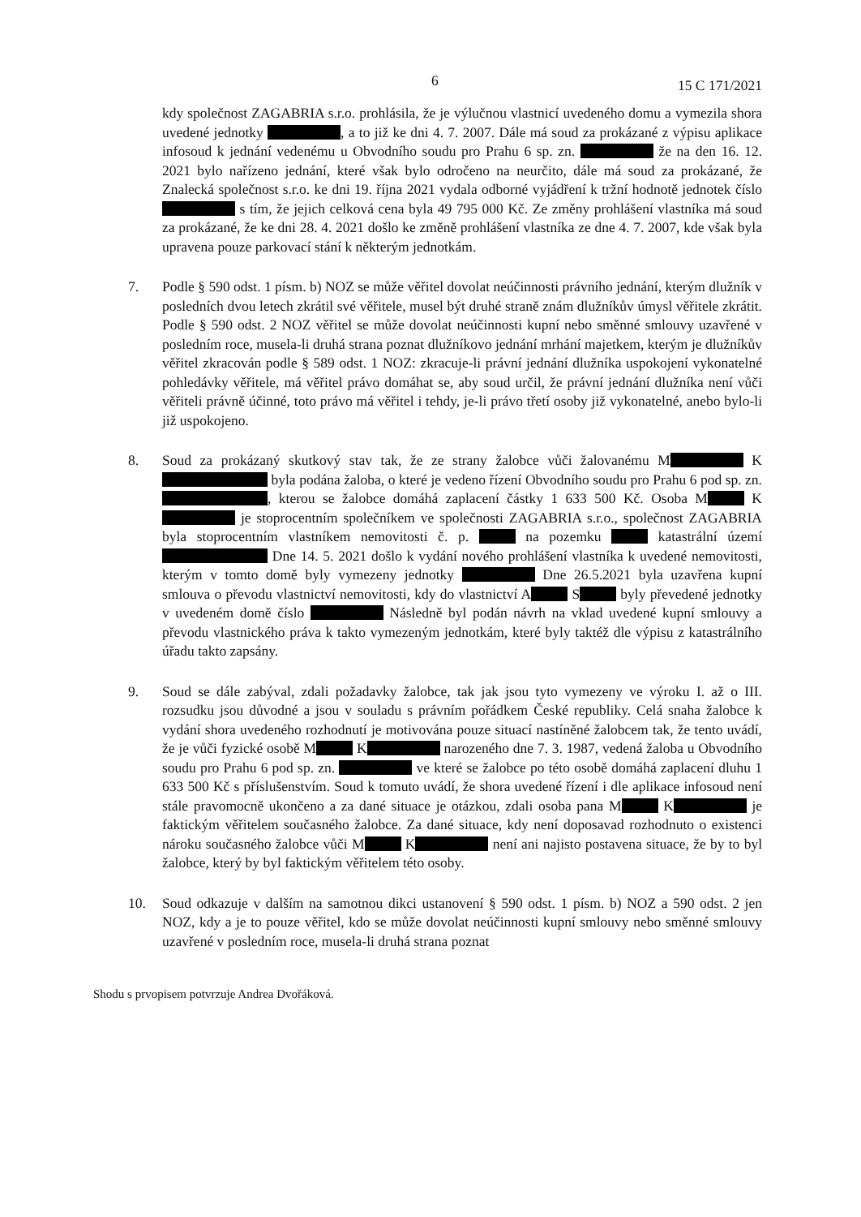6 15 C 171/2021
kdy společnost ZAGABRIA s.r.o. prohlásila, že je výlučnou vlastnicí uvedeného domu a vymezila shora uvedené jednotky , a to již ke dni 4. 7. 2007. Dále má soud za prokázané z výpisu aplikace infosoud k jednání vedenému u Obvodního soudu pro Prahu 6 sp. zn. že na den 16. 12. 2021 bylo nařízeno jednání, které však bylo odročeno na neurčito, dále má soud za prokázané, že Znalecká společnost s.r.o. ke dni 19. října 2021 vydala odborné vyjádření k tržní hodnotě jednotek číslo s tím, že jejich celková cena byla 49 795 000 Kč. Ze změny prohlášení vlastníka má soud za prokázané, že ke dni 28. 4. 2021 došlo ke změně prohlášení vlastníka ze dne 4. 7. 2007, kde však byla upravena pouze parkovací stání k některým jednotkám.
7. Podle § 590 odst. 1 písm. b) NOZ se může věřitel dovolat neúčinnosti právního jednání, kterým dlužník v posledních dvou letech zkrátil své věřitele, musel být druhé straně znám dlužníkův úmysl věřitele zkrátit. Podle § 590 odst. 2 NOZ věřitel se může dovolat neúčinnosti kupní nebo směnné smlouvy uzavřené v posledním roce, musela-li druhá strana poznat dlužníkovo jednání mrhání majetkem, kterým je dlužníkův věřitel zkracován podle § 589 odst. 1 NOZ: zkracuje-li právní jednání dlužníka uspokojení vykonatelné pohledávky věřitele, má věřitel právo domáhat se, aby soud určil, že právní jednání dlužníka není vůči věřiteli právně účinné, toto právo má věřitel i tehdy, je-li právo třetí osoby již vykonatelné, anebo bylo-li již uspokojeno.
8. Soud za prokázaný skutkový stav tak, že ze strany žalobce vůči žalovanému M K byla podána žaloba, o které je vedeno řízení Obvodního soudu pro Prahu 6 pod sp. zn. , kterou se žalobce domáhá zaplacení částky 1 633 500 Kč. Osoba M K je stoprocentním společníkem ve společnosti ZAGABRIA s.r.o., společnost ZAGABRIA byla stoprocentním vlastníkem nemovitosti č. p. na pozemku katastrální území Dne 14. 5. 2021 došlo k vydání nového prohlášení vlastníka k uvedené nemovitosti, kterým v tomto domě byly vymezeny jednotky Dne 26.5.2021 byla uzavřena kupní smlouva o převodu vlastnictví nemovitosti, kdy do vlastnictví A S byly převedené jednotky v uvedeném domě číslo Následně byl podán návrh na vklad uvedené kupní smlouvy a převodu vlastnického práva k takto vymezeným jednotkám, které byly taktéž dle výpisu z katastrálního úřadu takto zapsány.
9. Soud se dále zabýval, zdali požadavky žalobce, tak jak jsou tyto vymezeny ve výroku I. až o III. rozsudku jsou důvodné a jsou v souladu s právním pořádkem České republiky. Celá snaha žalobce k vydání shora uvedeného rozhodnutí je motivována pouze situací nastíněné žalobcem tak, že tento uvádí, že je vůči fyzické osobě M K narozeného dne 7. 3. 1987, vedená žaloba u Obvodního soudu pro Prahu 6 pod sp. zn. ve které se žalobce po této osobě domáhá zaplacení dluhu 1 633 500 Kč s příslušenstvím. Soud k tomuto uvádí, že shora uvedené řízení i dle aplikace infosoud není stále pravomocně ukončeno a za dané situace je otázkou, zdali osoba pana M K je faktickým věřitelem současného žalobce. Za dané situace, kdy není doposavad rozhodnuto o existenci nároku současného žalobce vůči M K není ani najisto postavena situace, že by to byl žalobce, který by byl faktickým věřitelem této osoby.
10. Soud odkazuje v dalším na samotnou dikci ustanovení § 590 odst. 1 písm. b) NOZ a 590 odst. 2 jen NOZ, kdy a je to pouze věřitel, kdo se může dovolat neúčinnosti kupní smlouvy nebo směnné smlouvy uzavřené v posledním roce, musela-li druhá strana poznat
Shodu s prvopisem potvrzuje Andrea Dvořáková.